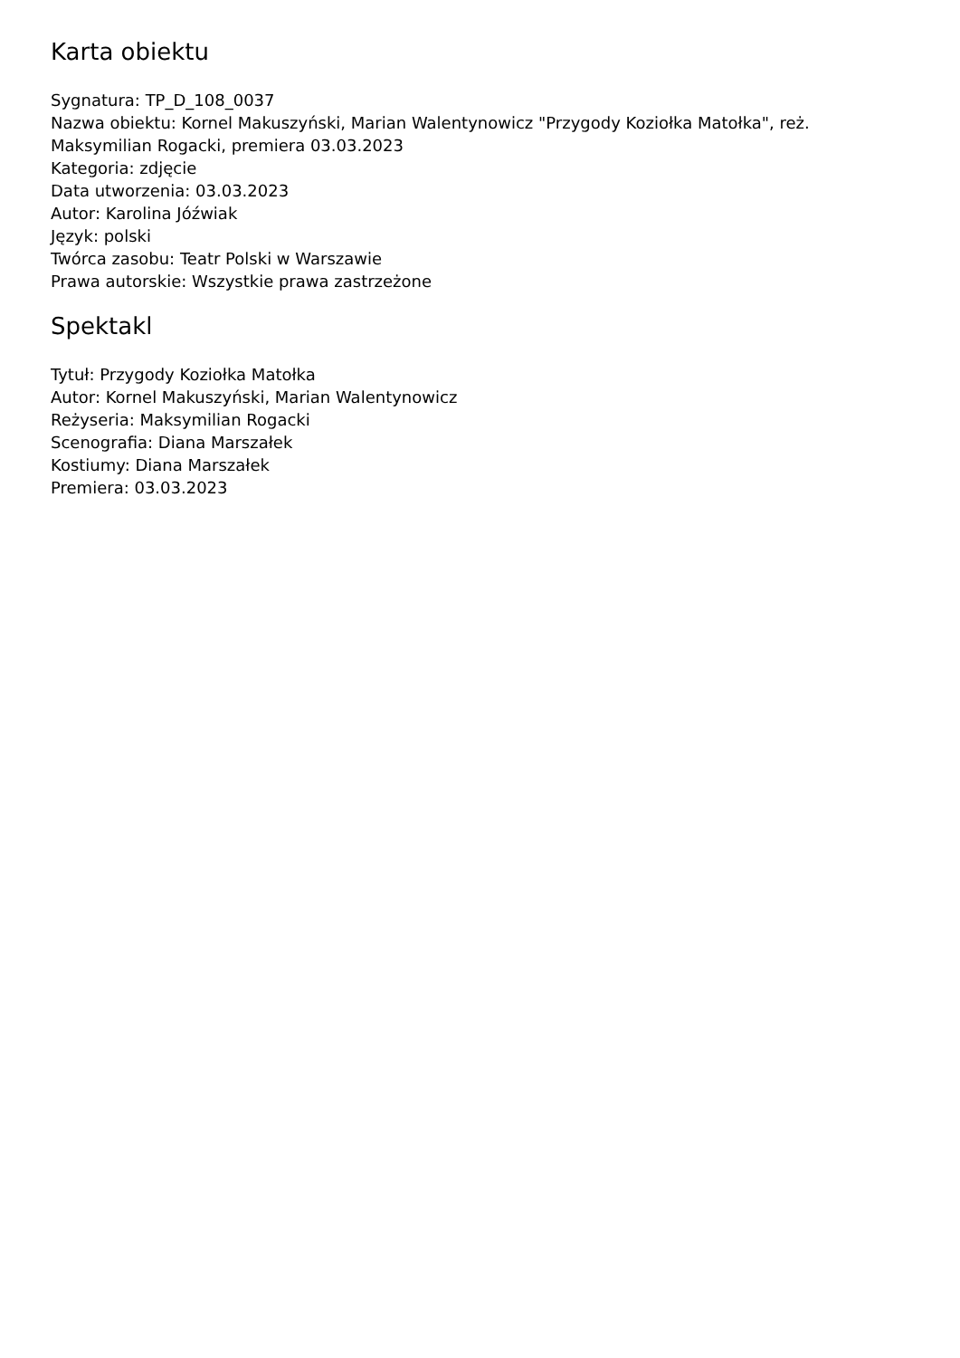Karta obiektu
Sygnatura: TP_D_108_0037
Nazwa obiektu: Kornel Makuszyński, Marian Walentynowicz "Przygody Koziołka Matołka", reż. Maksymilian Rogacki, premiera 03.03.2023
Kategoria: zdjęcie
Data utworzenia: 03.03.2023
Autor: Karolina Jóźwiak
Język: polski
Twórca zasobu: Teatr Polski w Warszawie
Prawa autorskie: Wszystkie prawa zastrzeżone
Spektakl
Tytuł: Przygody Koziołka Matołka
Autor: Kornel Makuszyński, Marian Walentynowicz
Reżyseria: Maksymilian Rogacki
Scenografia: Diana Marszałek
Kostiumy: Diana Marszałek
Premiera: 03.03.2023